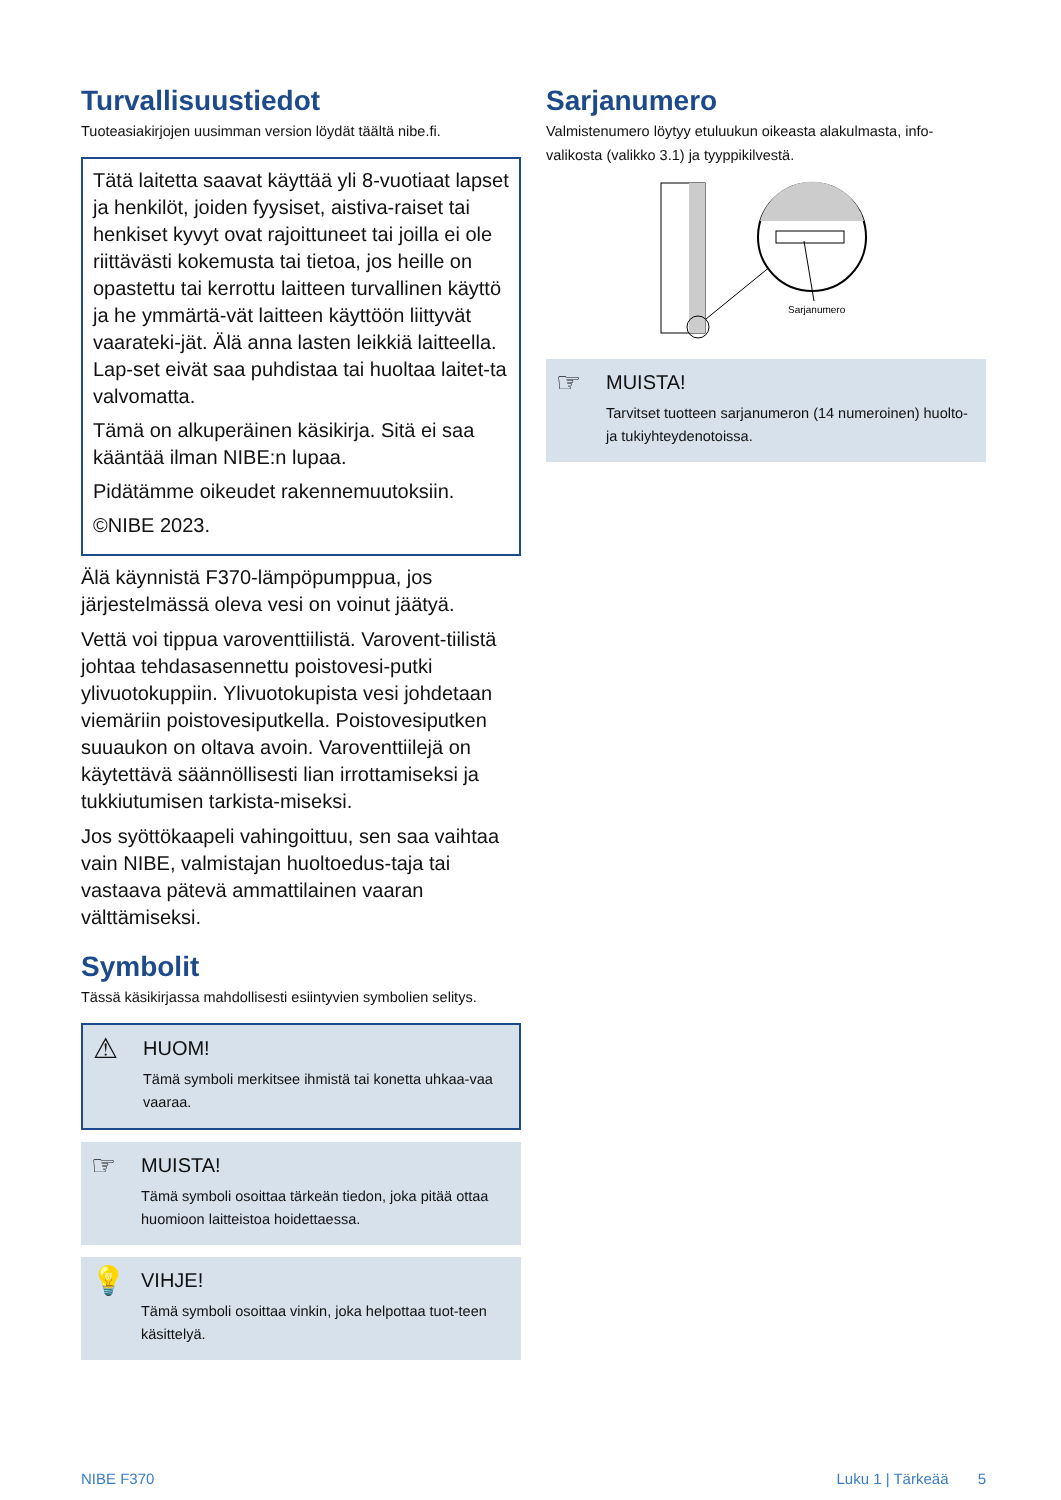Turvallisuustiedot
Tuoteasiakirjojen uusimman version löydät täältä nibe.fi.
Tätä laitetta saavat käyttää yli 8-vuotiaat lapset ja henkilöt, joiden fyysiset, aistiva-raiset tai henkiset kyvyt ovat rajoittuneet tai joilla ei ole riittävästi kokemusta tai tietoa, jos heille on opastettu tai kerrottu laitteen turvallinen käyttö ja he ymmärtä-vät laitteen käyttöön liittyvät vaarateki-jät. Älä anna lasten leikkiä laitteella. Lap-set eivät saa puhdistaa tai huoltaa laitet-ta valvomatta.
Tämä on alkuperäinen käsikirja. Sitä ei saa kääntää ilman NIBE:n lupaa.
Pidätämme oikeudet rakennemuutoksiin.
©NIBE 2023.
Älä käynnistä F370-lämpöpumppua, jos järjestelmässä oleva vesi on voinut jäätyä.
Vettä voi tippua varoventtiilistä. Varovent-tiilistä johtaa tehdasasennettu poistovesi-putki ylivuotokuppiin. Ylivuotokupista vesi johdetaan viemäriin poistovesiputkella. Poistovesiputken suuaukon on oltava avoin. Varoventtiilejä on käytettävä säännöllisesti lian irrottamiseksi ja tukkiutumisen tarkista-miseksi.
Jos syöttökaapeli vahingoittuu, sen saa vaihtaa vain NIBE, valmistajan huoltoedus-taja tai vastaava pätevä ammattilainen vaaran välttämiseksi.
Symbolit
Tässä käsikirjassa mahdollisesti esiintyvien symbolien selitys.
⚠
HUOM!
Tämä symboli merkitsee ihmistä tai konetta uhkaa-vaa vaaraa.
☞
MUISTA!
Tämä symboli osoittaa tärkeän tiedon, joka pitää ottaa huomioon laitteistoa hoidettaessa.
💡
VIHJE!
Tämä symboli osoittaa vinkin, joka helpottaa tuot-teen käsittelyä.
Sarjanumero
Valmistenumero löytyy etuluukun oikeasta alakulmasta, info-valikosta (valikko 3.1) ja tyyppikilvestä.
Sarjanumero
☞
MUISTA!
Tarvitset tuotteen sarjanumeron (14 numeroinen) huolto- ja tukiyhteydenotoissa.
NIBE F370 Luku 1 | Tärkeää 5